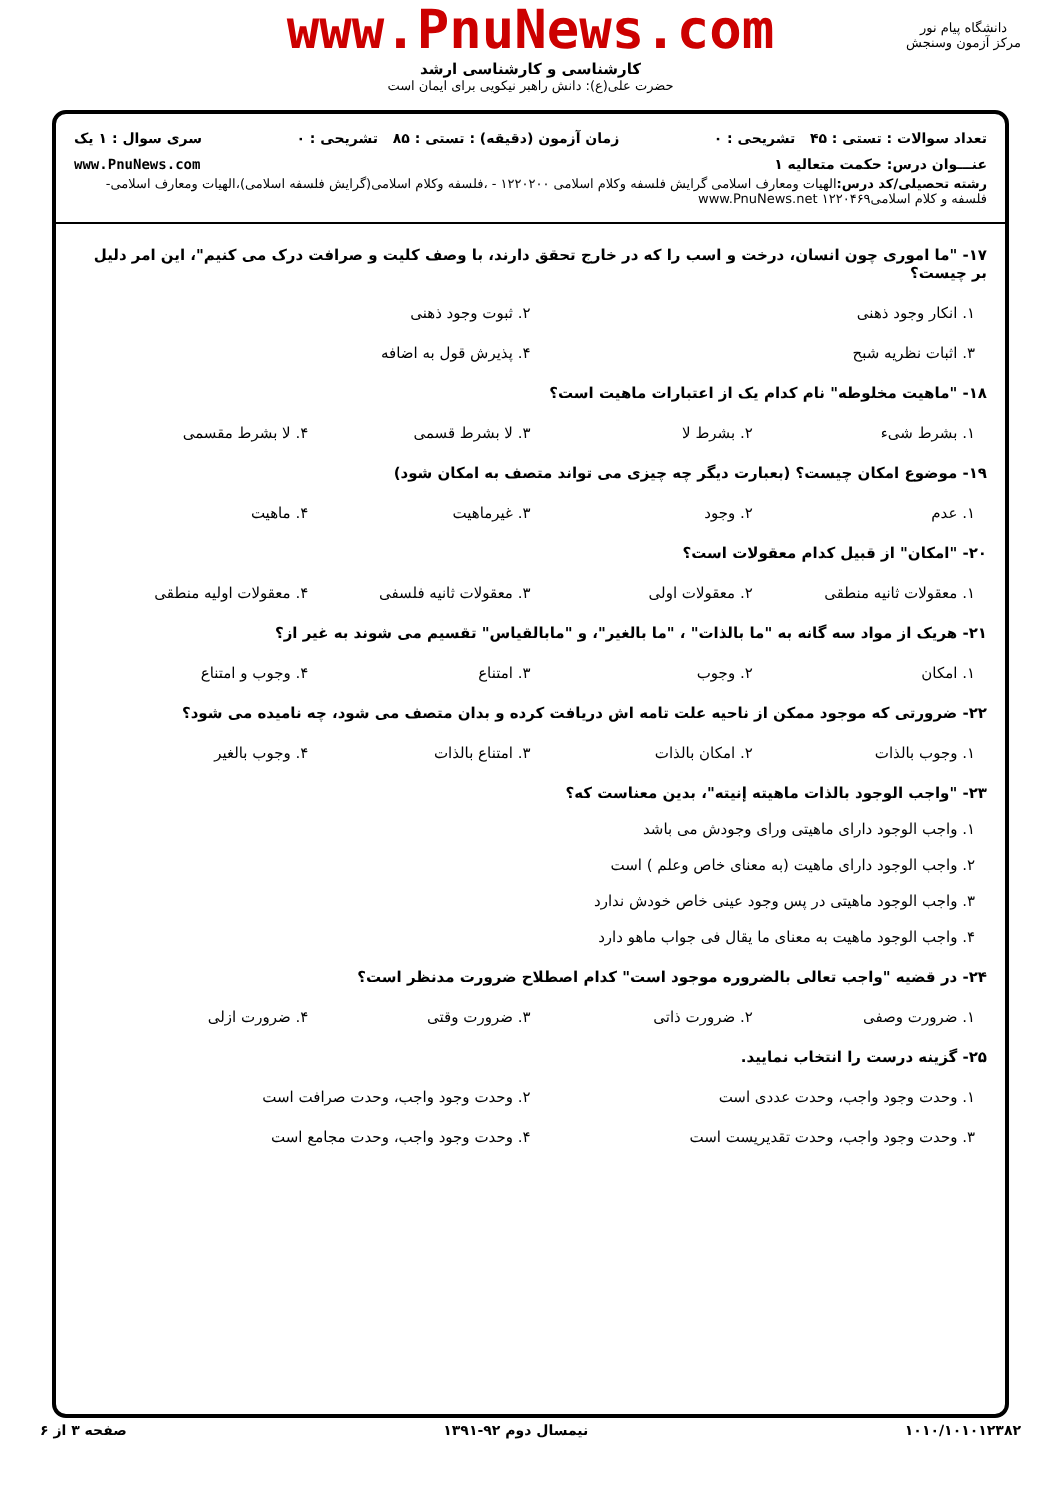www.PnuNews.com
کارشناسی و کارشناسی ارشد
حضرت علی(ع): دانش راهبر نیکویی برای ایمان است
دانشگاه پیام نور
مرکز آزمون وسنجش
تعداد سوالات : تستی : ۴۵ تشریحی : ۰ زمان آزمون (دقیقه) : تستی : ۸۵ تشریحی : ۰ سری سوال : ۱ یک
عنـــوان درس: حکمت متعالیه ۱ www.PnuNews.com
رشته تحصیلی/کد درس: الهیات ومعارف اسلامی گرایش فلسفه وکلام اسلامی ۱۲۲۰۲۰۰ - ،فلسفه وکلام اسلامی(گرایش فلسفه اسلامی)،الهیات ومعارف اسلامی-فلسفه و کلام اسلامی۱۲۲۰۴۶۹ www.PnuNews.net
۱۷- "ما اموری چون انسان، درخت و اسب را که در خارج تحقق دارند، با وصف کلیت و صرافت درک می کنیم"، این امر دلیل بر چیست؟
۱. انکار وجود ذهنی ۲. ثبوت وجود ذهنی
۳. اثبات نظریه شبح ۴. پذیرش قول به اضافه
۱۸- "ماهیت مخلوطه" نام کدام یک از اعتبارات ماهیت است؟
۱. بشرط شیء ۲. بشرط لا ۳. لا بشرط قسمی ۴. لا بشرط مقسمی
۱۹- موضوع امکان چیست؟ (بعبارت دیگر چه چیزی می تواند متصف به امکان شود)
۱. عدم ۲. وجود ۳. غیرماهیت ۴. ماهیت
۲۰- "امکان" از قبیل کدام معقولات است؟
۱. معقولات ثانیه منطقی ۲. معقولات اولی ۳. معقولات ثانیه فلسفی ۴. معقولات اولیه منطقی
۲۱- هریک از مواد سه گانه به "ما بالذات" ، "ما بالغیر"، و "مابالقیاس" تقسیم می شوند به غیر از؟
۱. امکان ۲. وجوب ۳. امتناع ۴. وجوب و امتناع
۲۲- ضرورتی که موجود ممکن از ناحیه علت تامه اش دریافت کرده و بدان متصف می شود، چه نامیده می شود؟
۱. وجوب بالذات ۲. امکان بالذات ۳. امتناع بالذات ۴. وجوب بالغیر
۲۳- "واجب الوجود بالذات ماهیته إنیته"، بدین معناست که؟
۱. واجب الوجود دارای ماهیتی ورای وجودش می باشد
۲. واجب الوجود دارای ماهیت (به معنای خاص وعلم ) است
۳. واجب الوجود ماهیتی در پس وجود عینی خاص خودش ندارد
۴. واجب الوجود ماهیت به معنای ما یقال فی جواب ماهو دارد
۲۴- در قضیه "واجب تعالی بالضروره موجود است" کدام اصطلاح ضرورت مدنظر است؟
۱. ضرورت وصفی ۲. ضرورت ذاتی ۳. ضرورت وقتی ۴. ضرورت ازلی
۲۵- گزینه درست را انتخاب نمایید.
۱. وحدت وجود واجب، وحدت عددی است ۲. وحدت وجود واجب، وحدت صرافت است
۳. وحدت وجود واجب، وحدت تقدیریست است ۴. وحدت وجود واجب، وحدت مجامع است
۱۰۱۰/۱۰۱۰۱۲۳۸۲ نیمسال دوم ۹۲-۱۳۹۱ صفحه ۳ از ۶